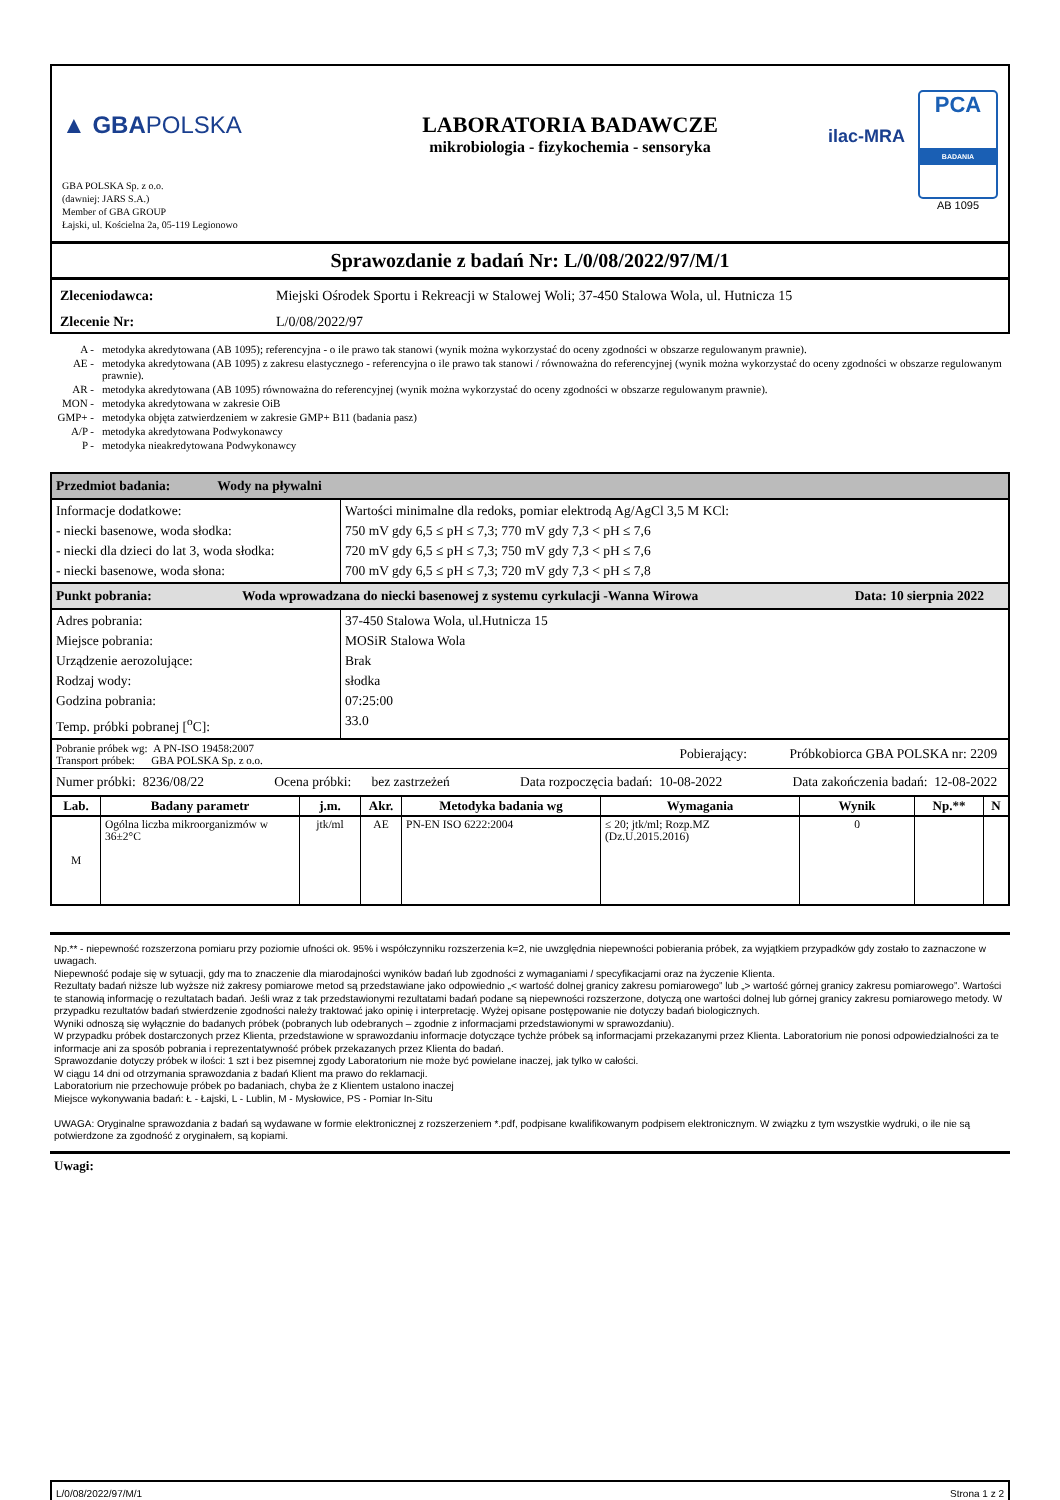▲ GBAPOLSKA
GBA POLSKA Sp. z o.o.
(dawniej: JARS S.A.)
Member of GBA GROUP
Łajski, ul. Kościelna 2a, 05-119 Legionowo
LABORATORIA BADAWCZE
mikrobiologia - fizykochemia - sensoryka
ilac-MRA
PCA
BADANIA
AB 1095
Sprawozdanie z badań Nr: L/0/08/2022/97/M/1
| Zleceniodawca: | Miejski Ośrodek Sportu i Rekreacji w Stalowej Woli; 37-450 Stalowa Wola, ul. Hutnicza 15 |
| Zlecenie Nr: | L/0/08/2022/97 |
| A - | metodyka akredytowana (AB 1095); referencyjna - o ile prawo tak stanowi (wynik można wykorzystać do oceny zgodności w obszarze regulowanym prawnie). |
| AE - | metodyka akredytowana (AB 1095) z zakresu elastycznego - referencyjna o ile prawo tak stanowi / równoważna do referencyjnej (wynik można wykorzystać do oceny zgodności w obszarze regulowanym prawnie). |
| AR - | metodyka akredytowana (AB 1095) równoważna do referencyjnej (wynik można wykorzystać do oceny zgodności w obszarze regulowanym prawnie). |
| MON - | metodyka akredytowana w zakresie OiB |
| GMP+ - | metodyka objęta zatwierdzeniem w zakresie GMP+ B11 (badania pasz) |
| A/P - | metodyka akredytowana Podwykonawcy |
| P - | metodyka nieakredytowana Podwykonawcy |
Przedmiot badania: Wody na pływalni
| Informacje dodatkowe: - niecki basenowe, woda słodka: - niecki dla dzieci do lat 3, woda słodka: - niecki basenowe, woda słona: | Wartości minimalne dla redoks, pomiar elektrodą Ag/AgCl 3,5 M KCl: 750 mV gdy 6,5 ≤ pH ≤ 7,3; 770 mV gdy 7,3 < pH ≤ 7,6 720 mV gdy 6,5 ≤ pH ≤ 7,3; 750 mV gdy 7,3 < pH ≤ 7,6 700 mV gdy 6,5 ≤ pH ≤ 7,3; 720 mV gdy 7,3 < pH ≤ 7,8 |
Punkt pobrania: Woda wprowadzana do niecki basenowej z systemu cyrkulacji -Wanna Wirowa Data: 10 sierpnia 2022
| Adres pobrania: Miejsce pobrania: Urządzenie aerozolujące: Rodzaj wody: Godzina pobrania: Temp. próbki pobranej [<sup>o</sup>C]: | 37-450 Stalowa Wola, ul.Hutnicza 15 MOSiR Stalowa Wola Brak słodka 07:25:00 33.0 |
Pobranie próbek wg: A PN-ISO 19458:2007
Transport próbek: GBA POLSKA Sp. z o.o.
Pobierający:
Próbkobiorca GBA POLSKA nr: 2209
Numer próbki: 8236/08/22 Ocena próbki: bez zastrzeżeń Data rozpoczęcia badań: 10-08-2022 Data zakończenia badań: 12-08-2022
| Lab. | Badany parametr | j.m. | Akr. | Metodyka badania wg | Wymagania | Wynik | Np.** | N |
| --- | --- | --- | --- | --- | --- | --- | --- | --- |
| M | Ogólna liczba mikroorganizmów w 36±2°C | jtk/ml | AE | PN-EN ISO 6222:2004 | ≤ 20; jtk/ml; Rozp.MZ (Dz.U.2015.2016) | 0 | | |
Np.** - niepewność rozszerzona pomiaru przy poziomie ufności ok. 95% i współczynniku rozszerzenia k=2, nie uwzględnia niepewności pobierania próbek, za wyjątkiem przypadków gdy zostało to zaznaczone w uwagach.
Niepewność podaje się w sytuacji, gdy ma to znaczenie dla miarodajności wyników badań lub zgodności z wymaganiami / specyfikacjami oraz na życzenie Klienta.
Rezultaty badań niższe lub wyższe niż zakresy pomiarowe metod są przedstawiane jako odpowiednio „< wartość dolnej granicy zakresu pomiarowego” lub „> wartość górnej granicy zakresu pomiarowego”. Wartości te stanowią informację o rezultatach badań. Jeśli wraz z tak przedstawionymi rezultatami badań podane są niepewności rozszerzone, dotyczą one wartości dolnej lub górnej granicy zakresu pomiarowego metody. W przypadku rezultatów badań stwierdzenie zgodności należy traktować jako opinię i interpretację. Wyżej opisane postępowanie nie dotyczy badań biologicznych.
Wyniki odnoszą się wyłącznie do badanych próbek (pobranych lub odebranych – zgodnie z informacjami przedstawionymi w sprawozdaniu).
W przypadku próbek dostarczonych przez Klienta, przedstawione w sprawozdaniu informacje dotyczące tychże próbek są informacjami przekazanymi przez Klienta. Laboratorium nie ponosi odpowiedzialności za te informacje ani za sposób pobrania i reprezentatywność próbek przekazanych przez Klienta do badań.
Sprawozdanie dotyczy próbek w ilości: 1 szt i bez pisemnej zgody Laboratorium nie może być powielane inaczej, jak tylko w całości.
W ciągu 14 dni od otrzymania sprawozdania z badań Klient ma prawo do reklamacji.
Laboratorium nie przechowuje próbek po badaniach, chyba że z Klientem ustalono inaczej
Miejsce wykonywania badań: Ł - Łajski, L - Lublin, M - Mysłowice, PS - Pomiar In-Situ
UWAGA: Oryginalne sprawozdania z badań są wydawane w formie elektronicznej z rozszerzeniem *.pdf, podpisane kwalifikowanym podpisem elektronicznym. W związku z tym wszystkie wydruki, o ile nie są potwierdzone za zgodność z oryginałem, są kopiami.
Uwagi:
L/0/08/2022/97/M/1 Strona 1 z 2